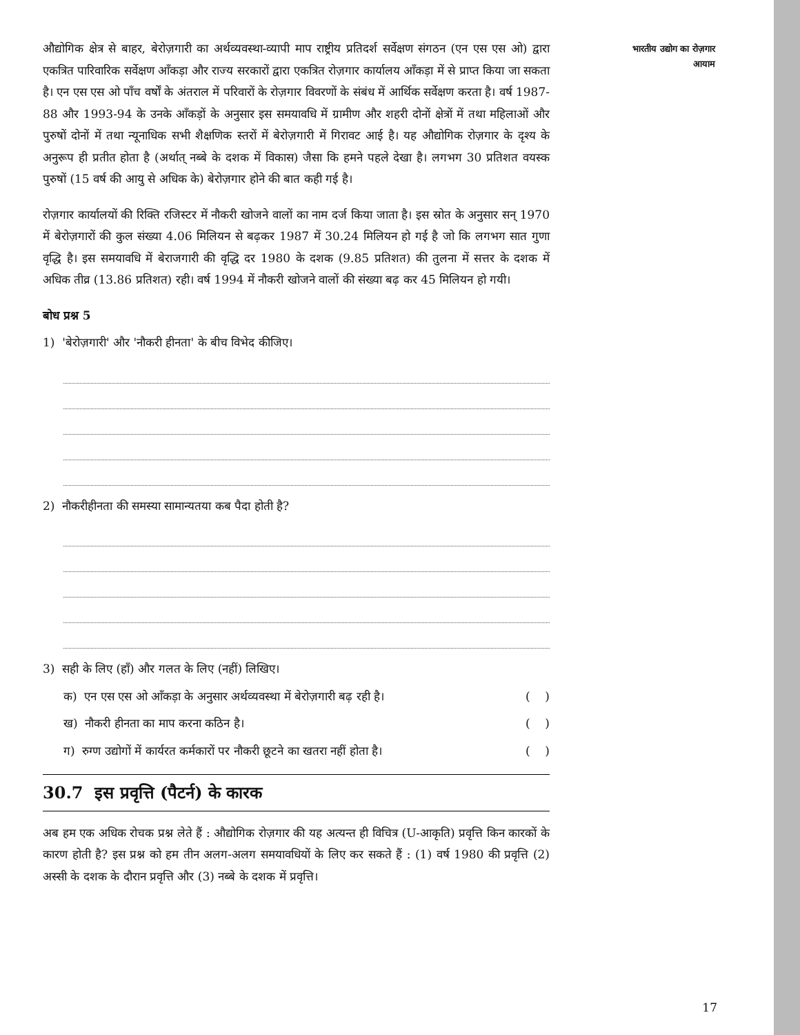औद्योगिक क्षेत्र से बाहर, बेरोज़गारी का अर्थव्यवस्था-व्यापी माप राष्ट्रीय प्रतिदर्श सर्वेक्षण संगठन (एन एस एस ओ) द्वारा एकत्रित पारिवारिक सर्वेक्षण आँकड़ा और राज्य सरकारों द्वारा एकत्रित रोज़गार कार्यालय आँकड़ा में से प्राप्त किया जा सकता है। एन एस एस ओ पाँच वर्षों के अंतराल में परिवारों के रोज़गार विवरणों के संबंध में आर्थिक सर्वेक्षण करता है। वर्ष 1987-88 और 1993-94 के उनके आँकड़ों के अनुसार इस समयावधि में ग्रामीण और शहरी दोनों क्षेत्रों में तथा महिलाओं और पुरुषों दोनों में तथा न्यूनाधिक सभी शैक्षणिक स्तरों में बेरोज़गारी में गिरावट आई है। यह औद्योगिक रोज़गार के दृश्य के अनुरूप ही प्रतीत होता है (अर्थात् नब्बे के दशक में विकास) जैसा कि हमने पहले देखा है। लगभग 30 प्रतिशत वयस्क पुरुषों (15 वर्ष की आयु से अधिक के) बेरोज़गार होने की बात कही गई है।
रोज़गार कार्यालयों की रिक्ति रजिस्टर में नौकरी खोजने वालों का नाम दर्ज किया जाता है। इस स्रोत के अनुसार सन् 1970 में बेरोज़गारों की कुल संख्या 4.06 मिलियन से बढ़कर 1987 में 30.24 मिलियन हो गई है जो कि लगभग सात गुणा वृद्धि है। इस समयावधि में बेराजगारी की वृद्धि दर 1980 के दशक (9.85 प्रतिशत) की तुलना में सत्तर के दशक में अधिक तीव्र (13.86 प्रतिशत) रही। वर्ष 1994 में नौकरी खोजने वालों की संख्या बढ़ कर 45 मिलियन हो गयी।
बोध प्रश्न 5
1) 'बेरोज़गारी' और 'नौकरी हीनता' के बीच विभेद कीजिए।
2) नौकरीहीनता की समस्या सामान्यतया कब पैदा होती है?
3) सही के लिए (हाँ) और गलत के लिए (नहीं) लिखिए।
क) एन एस एस ओ आँकड़ा के अनुसार अर्थव्यवस्था में बेरोज़गारी बढ़ रही है। ( )
ख) नौकरी हीनता का माप करना कठिन है। ( )
ग) रुग्ण उद्योगों में कार्यरत कर्मकारों पर नौकरी छूटने का खतरा नहीं होता है। ( )
30.7 इस प्रवृत्ति (पैटर्न) के कारक
अब हम एक अधिक रोचक प्रश्न लेते हैं : औद्योगिक रोज़गार की यह अत्यन्त ही विचित्र (U-आकृति) प्रवृत्ति किन कारकों के कारण होती है? इस प्रश्न को हम तीन अलग-अलग समयावधियों के लिए कर सकते हैं : (1) वर्ष 1980 की प्रवृत्ति (2) अस्सी के दशक के दौरान प्रवृत्ति और (3) नब्बे के दशक में प्रवृत्ति।
भारतीय उद्योग का रोज़गार
आयाम
17